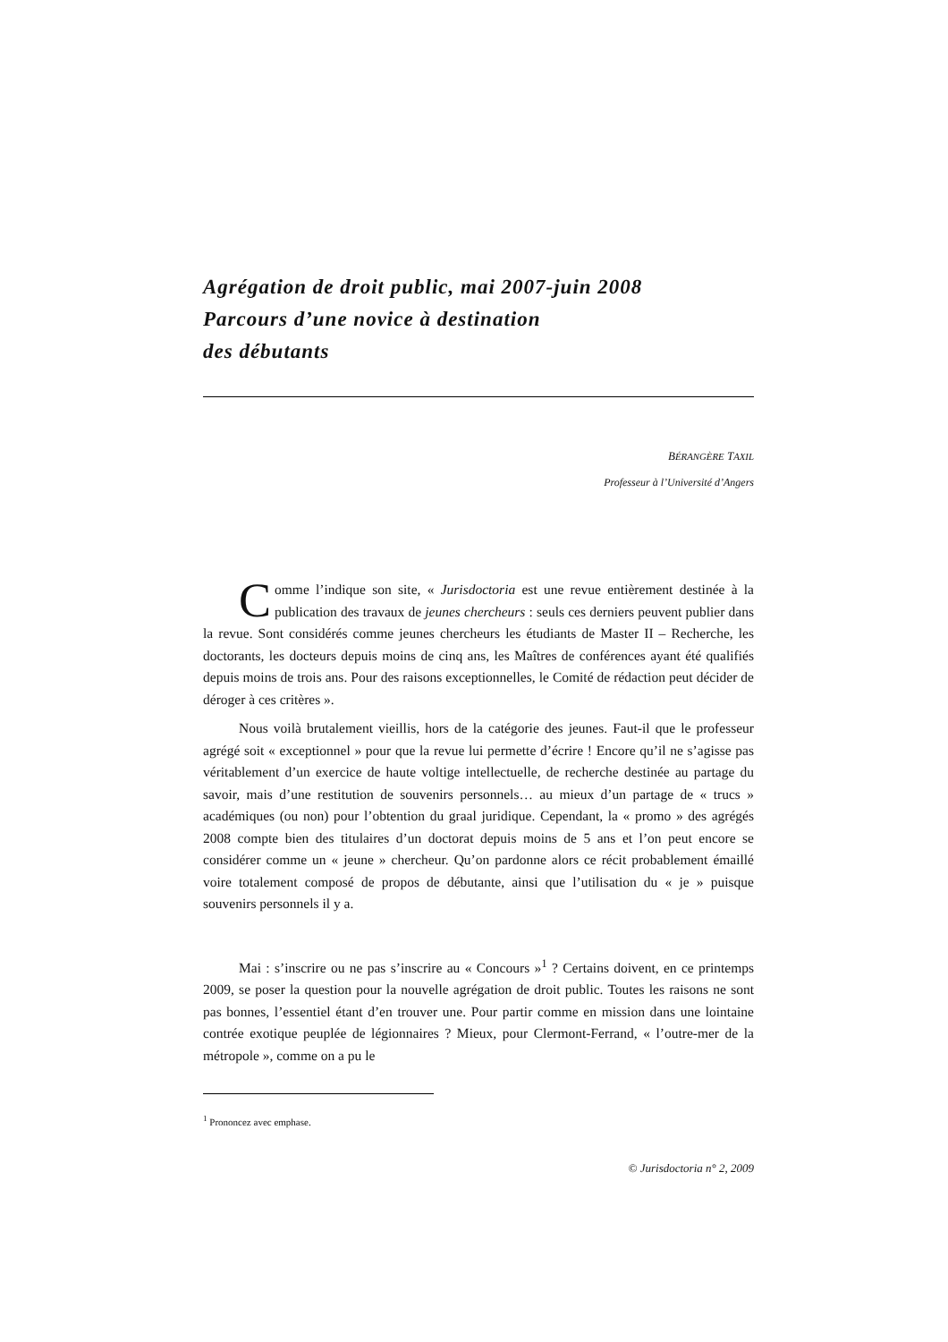Agrégation de droit public, mai 2007-juin 2008
Parcours d’une novice à destination
des débutants
BÉRANGÈRE TAXIL
Professeur à l’Université d’Angers
Comme l’indique son site, « Jurisdoctoria est une revue entièrement destinée à la publication des travaux de jeunes chercheurs : seuls ces derniers peuvent publier dans la revue. Sont considérés comme jeunes chercheurs les étudiants de Master II – Recherche, les doctorants, les docteurs depuis moins de cinq ans, les Maîtres de conférences ayant été qualifiés depuis moins de trois ans. Pour des raisons exceptionnelles, le Comité de rédaction peut décider de déroger à ces critères ».
Nous voilà brutalement vieillis, hors de la catégorie des jeunes. Faut-il que le professeur agrégé soit « exceptionnel » pour que la revue lui permette d’écrire ! Encore qu’il ne s’agisse pas véritablement d’un exercice de haute voltige intellectuelle, de recherche destinée au partage du savoir, mais d’une restitution de souvenirs personnels… au mieux d’un partage de « trucs » académiques (ou non) pour l’obtention du graal juridique. Cependant, la « promo » des agrégés 2008 compte bien des titulaires d’un doctorat depuis moins de 5 ans et l’on peut encore se considérer comme un « jeune » chercheur. Qu’on pardonne alors ce récit probablement émaillé voire totalement composé de propos de débutante, ainsi que l’utilisation du « je » puisque souvenirs personnels il y a.
Mai : s’inscrire ou ne pas s’inscrire au « Concours »<sup>1</sup> ? Certains doivent, en ce printemps 2009, se poser la question pour la nouvelle agrégation de droit public. Toutes les raisons ne sont pas bonnes, l’essentiel étant d’en trouver une. Pour partir comme en mission dans une lointaine contrée exotique peuplée de légionnaires ? Mieux, pour Clermont-Ferrand, « l’outre-mer de la métropole », comme on a pu le
<sup>1</sup> Prononcez avec emphase.
© Jurisdoctoria n° 2, 2009